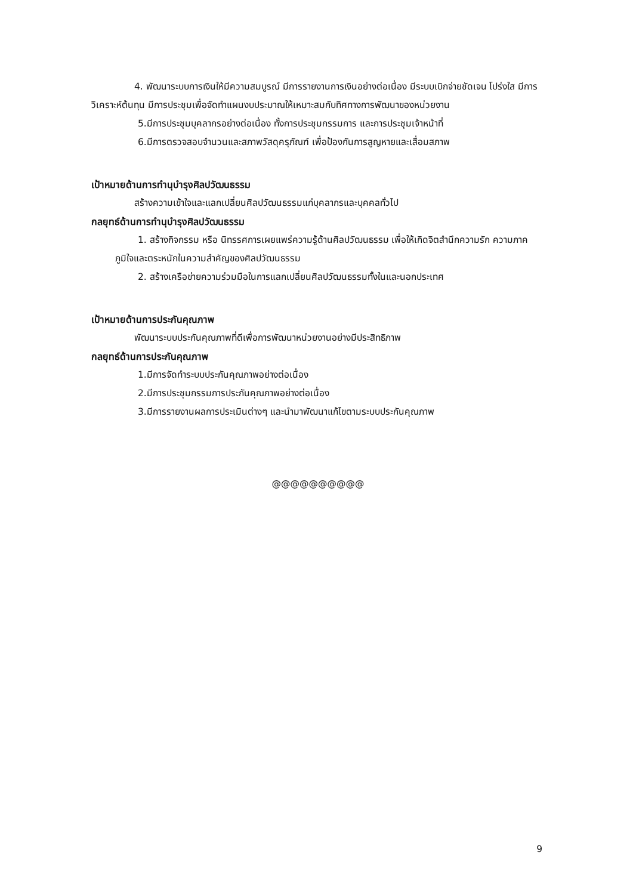4. พัฒนาระบบการเงินให้มีความสมบูรณ์ มีการรายงานการเงินอย่างต่อเนื่อง มีระบบเบิกจ่ายชัดเจน โปร่งใส มีการวิเคราะห์ต้นทุน มีการประชุมเพื่อจัดทำแผนงบประมาณให้เหมาะสมกับทิศทางการพัฒนาของหน่วยงาน
5.มีการประชุมบุคลากรอย่างต่อเนื่อง ทั้งการประชุมกรรมการ และการประชุมเจ้าหน้าที่
6.มีการตรวจสอบจำนวนและสภาพวัสดุครุภัณฑ์ เพื่อป้องกันการสูญหายและเสื่อมสภาพ
เป้าหมายด้านการทำนุบำรุงศิลปวัฒนธรรม
สร้างความเข้าใจและแลกเปลี่ยนศิลปวัฒนธรรมแก่บุคลากรและบุคคลทั่วไป
กลยุทธ์ด้านการทำนุบำรุงศิลปวัฒนธรรม
1. สร้างกิจกรรม หรือ นิทรรศการเผยแพร่ความรู้ด้านศิลปวัฒนธรรม เพื่อให้เกิดจิตสำนึกความรัก ความภาคภูมิใจและตระหนักในความสำคัญของศิลปวัฒนธรรม
2. สร้างเครือข่ายความร่วมมือในการแลกเปลี่ยนศิลปวัฒนธรรมทั้งในและนอกประเทศ
เป้าหมายด้านการประกันคุณภาพ
พัฒนาระบบประกันคุณภาพที่ดีเพื่อการพัฒนาหน่วยงานอย่างมีประสิทธิภาพ
กลยุทธ์ด้านการประกันคุณภาพ
1.มีการจัดทำระบบประกันคุณภาพอย่างต่อเนื่อง
2.มีการประชุมกรรมการประกันคุณภาพอย่างต่อเนื่อง
3.มีการรายงานผลการประเมินต่างๆ และนำมาพัฒนาแก้ไขตามระบบประกันคุณภาพ
@@@@@@@@@@
9